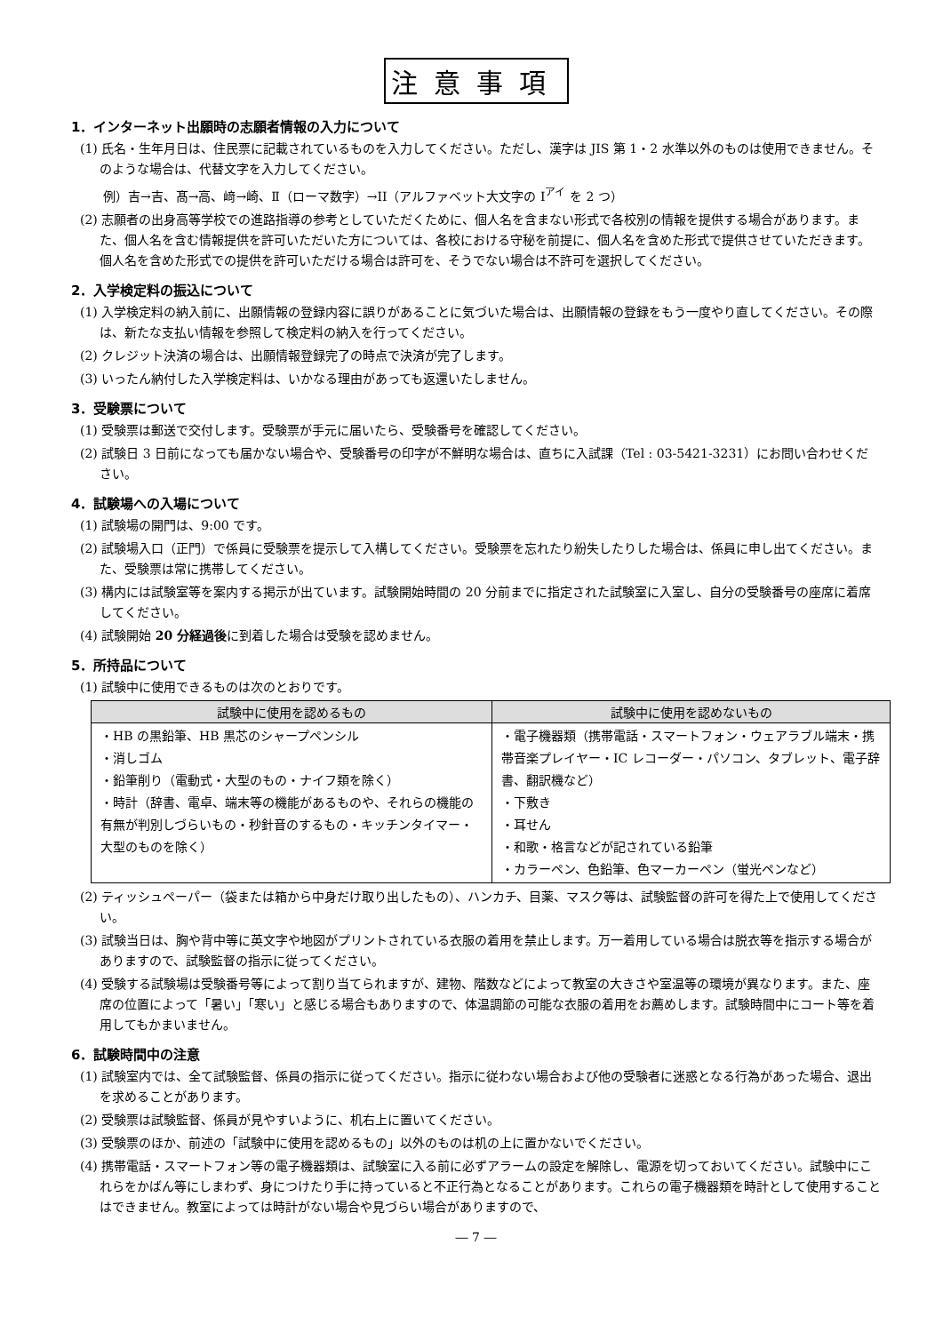注意事項
1．インターネット出願時の志願者情報の入力について
(1) 氏名・生年月日は、住民票に記載されているものを入力してください。ただし、漢字は JIS 第 1・2 水準以外のものは使用できません。そのような場合は、代替文字を入力してください。
例）吉→吉、髙→高、﨑→崎、Ⅱ（ローマ数字）→II（アルファベット大文字の I<sup>アイ</sup> を 2 つ）
(2) 志願者の出身高等学校での進路指導の参考としていただくために、個人名を含まない形式で各校別の情報を提供する場合があります。また、個人名を含む情報提供を許可いただいた方については、各校における守秘を前提に、個人名を含めた形式で提供させていただきます。個人名を含めた形式での提供を許可いただける場合は許可を、そうでない場合は不許可を選択してください。
2．入学検定料の振込について
(1) 入学検定料の納入前に、出願情報の登録内容に誤りがあることに気づいた場合は、出願情報の登録をもう一度やり直してください。その際は、新たな支払い情報を参照して検定料の納入を行ってください。
(2) クレジット決済の場合は、出願情報登録完了の時点で決済が完了します。
(3) いったん納付した入学検定料は、いかなる理由があっても返還いたしません。
3．受験票について
(1) 受験票は郵送で交付します。受験票が手元に届いたら、受験番号を確認してください。
(2) 試験日 3 日前になっても届かない場合や、受験番号の印字が不鮮明な場合は、直ちに入試課（Tel : 03-5421-3231）にお問い合わせください。
4．試験場への入場について
(1) 試験場の開門は、9:00 です。
(2) 試験場入口（正門）で係員に受験票を提示して入構してください。受験票を忘れたり紛失したりした場合は、係員に申し出てください。また、受験票は常に携帯してください。
(3) 構内には試験室等を案内する掲示が出ています。試験開始時間の 20 分前までに指定された試験室に入室し、自分の受験番号の座席に着席してください。
(4) 試験開始 20 分経過後に到着した場合は受験を認めません。
5．所持品について
(1) 試験中に使用できるものは次のとおりです。
| 試験中に使用を認めるもの | 試験中に使用を認めないもの |
| --- | --- |
| ・HB の黒鉛筆、HB 黒芯のシャープペンシル ・消しゴム ・鉛筆削り（電動式・大型のもの・ナイフ類を除く） ・時計（辞書、電卓、端末等の機能があるものや、それらの機能の有無が判別しづらいもの・秒針音のするもの・キッチンタイマー・大型のものを除く） | ・電子機器類（携帯電話・スマートフォン・ウェアラブル端末・携帯音楽プレイヤー・IC レコーダー・パソコン、タブレット、電子辞書、翻訳機など） ・下敷き ・耳せん ・和歌・格言などが記されている鉛筆 ・カラーペン、色鉛筆、色マーカーペン（蛍光ペンなど） |
(2) ティッシュペーパー（袋または箱から中身だけ取り出したもの）、ハンカチ、目薬、マスク等は、試験監督の許可を得た上で使用してください。
(3) 試験当日は、胸や背中等に英文字や地図がプリントされている衣服の着用を禁止します。万一着用している場合は脱衣等を指示する場合がありますので、試験監督の指示に従ってください。
(4) 受験する試験場は受験番号等によって割り当てられますが、建物、階数などによって教室の大きさや室温等の環境が異なります。また、座席の位置によって「暑い」「寒い」と感じる場合もありますので、体温調節の可能な衣服の着用をお薦めします。試験時間中にコート等を着用してもかまいません。
6．試験時間中の注意
(1) 試験室内では、全て試験監督、係員の指示に従ってください。指示に従わない場合および他の受験者に迷惑となる行為があった場合、退出を求めることがあります。
(2) 受験票は試験監督、係員が見やすいように、机右上に置いてください。
(3) 受験票のほか、前述の「試験中に使用を認めるもの」以外のものは机の上に置かないでください。
(4) 携帯電話・スマートフォン等の電子機器類は、試験室に入る前に必ずアラームの設定を解除し、電源を切っておいてください。試験中にこれらをかばん等にしまわず、身につけたり手に持っていると不正行為となることがあります。これらの電子機器類を時計として使用することはできません。教室によっては時計がない場合や見づらい場合がありますので、
― 7 ―